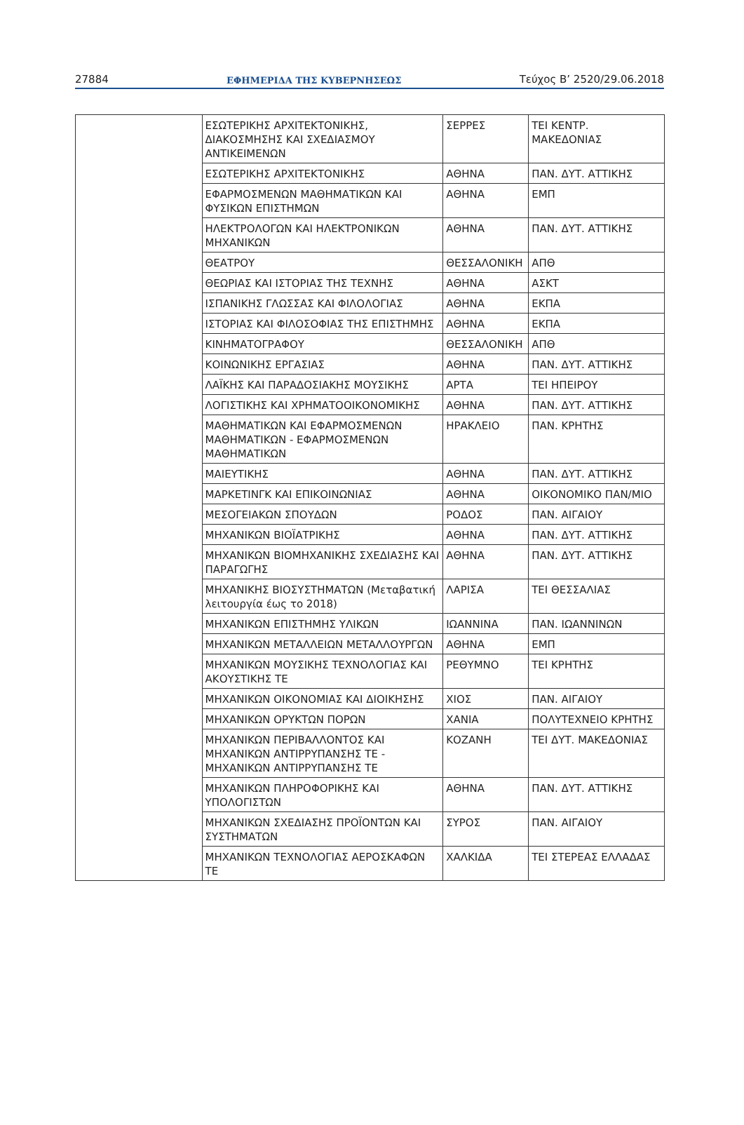27884 ΕΦΗΜΕΡΙΔΑ ΤΗΣ ΚΥΒΕΡΝΗΣΕΩΣ Τεύχος Β’ 2520/29.06.2018
| | ΕΣΩΤΕΡΙΚΗΣ ΑΡΧΙΤΕΚΤΟΝΙΚΗΣ, ΔΙΑΚΟΣΜΗΣΗΣ ΚΑΙ ΣΧΕΔΙΑΣΜΟΥ ΑΝΤΙΚΕΙΜΕΝΩΝ | ΣΕΡΡΕΣ | ΤΕΙ ΚΕΝΤΡ. ΜΑΚΕΔΟΝΙΑΣ |
| | ΕΣΩΤΕΡΙΚΗΣ ΑΡΧΙΤΕΚΤΟΝΙΚΗΣ | ΑΘΗΝΑ | ΠΑΝ. ΔΥΤ. ΑΤΤΙΚΗΣ |
| | ΕΦΑΡΜΟΣΜΕΝΩΝ ΜΑΘΗΜΑΤΙΚΩΝ ΚΑΙ ΦΥΣΙΚΩΝ ΕΠΙΣΤΗΜΩΝ | ΑΘΗΝΑ | ΕΜΠ |
| | ΗΛΕΚΤΡΟΛΟΓΩΝ ΚΑΙ ΗΛΕΚΤΡΟΝΙΚΩΝ ΜΗΧΑΝΙΚΩΝ | ΑΘΗΝΑ | ΠΑΝ. ΔΥΤ. ΑΤΤΙΚΗΣ |
| | ΘΕΑΤΡΟΥ | ΘΕΣΣΑΛΟΝΙΚΗ | ΑΠΘ |
| | ΘΕΩΡΙΑΣ ΚΑΙ ΙΣΤΟΡΙΑΣ ΤΗΣ ΤΕΧΝΗΣ | ΑΘΗΝΑ | ΑΣΚΤ |
| | ΙΣΠΑΝΙΚΗΣ ΓΛΩΣΣΑΣ ΚΑΙ ΦΙΛΟΛΟΓΙΑΣ | ΑΘΗΝΑ | ΕΚΠΑ |
| | ΙΣΤΟΡΙΑΣ ΚΑΙ ΦΙΛΟΣΟΦΙΑΣ ΤΗΣ ΕΠΙΣΤΗΜΗΣ | ΑΘΗΝΑ | ΕΚΠΑ |
| | ΚΙΝΗΜΑΤΟΓΡΑΦΟΥ | ΘΕΣΣΑΛΟΝΙΚΗ | ΑΠΘ |
| | ΚΟΙΝΩΝΙΚΗΣ ΕΡΓΑΣΙΑΣ | ΑΘΗΝΑ | ΠΑΝ. ΔΥΤ. ΑΤΤΙΚΗΣ |
| | ΛΑΪΚΗΣ ΚΑΙ ΠΑΡΑΔΟΣΙΑΚΗΣ ΜΟΥΣΙΚΗΣ | ΑΡΤΑ | ΤΕΙ ΗΠΕΙΡΟΥ |
| | ΛΟΓΙΣΤΙΚΗΣ ΚΑΙ ΧΡΗΜΑΤΟΟΙΚΟΝΟΜΙΚΗΣ | ΑΘΗΝΑ | ΠΑΝ. ΔΥΤ. ΑΤΤΙΚΗΣ |
| | ΜΑΘΗΜΑΤΙΚΩΝ ΚΑΙ ΕΦΑΡΜΟΣΜΕΝΩΝ ΜΑΘΗΜΑΤΙΚΩΝ - ΕΦΑΡΜΟΣΜΕΝΩΝ ΜΑΘΗΜΑΤΙΚΩΝ | ΗΡΑΚΛΕΙΟ | ΠΑΝ. ΚΡΗΤΗΣ |
| | ΜΑΙΕΥΤΙΚΗΣ | ΑΘΗΝΑ | ΠΑΝ. ΔΥΤ. ΑΤΤΙΚΗΣ |
| | ΜΑΡΚΕΤΙΝΓΚ ΚΑΙ ΕΠΙΚΟΙΝΩΝΙΑΣ | ΑΘΗΝΑ | ΟΙΚΟΝΟΜΙΚΟ ΠΑΝ/ΜΙΟ |
| | ΜΕΣΟΓΕΙΑΚΩΝ ΣΠΟΥΔΩΝ | ΡΟΔΟΣ | ΠΑΝ. ΑΙΓΑΙΟΥ |
| | ΜΗΧΑΝΙΚΩΝ ΒΙΟΪΑΤΡΙΚΗΣ | ΑΘΗΝΑ | ΠΑΝ. ΔΥΤ. ΑΤΤΙΚΗΣ |
| | ΜΗΧΑΝΙΚΩΝ ΒΙΟΜΗΧΑΝΙΚΗΣ ΣΧΕΔΙΑΣΗΣ ΚΑΙ ΠΑΡΑΓΩΓΗΣ | ΑΘΗΝΑ | ΠΑΝ. ΔΥΤ. ΑΤΤΙΚΗΣ |
| | ΜΗΧΑΝΙΚΗΣ ΒΙΟΣΥΣΤΗΜΑΤΩΝ (Μεταβατική λειτουργία έως το 2018) | ΛΑΡΙΣΑ | ΤΕΙ ΘΕΣΣΑΛΙΑΣ |
| | ΜΗΧΑΝΙΚΩΝ ΕΠΙΣΤΗΜΗΣ ΥΛΙΚΩΝ | ΙΩΑΝΝΙΝΑ | ΠΑΝ. ΙΩΑΝΝΙΝΩΝ |
| | ΜΗΧΑΝΙΚΩΝ ΜΕΤΑΛΛΕΙΩΝ ΜΕΤΑΛΛΟΥΡΓΩΝ | ΑΘΗΝΑ | ΕΜΠ |
| | ΜΗΧΑΝΙΚΩΝ ΜΟΥΣΙΚΗΣ ΤΕΧΝΟΛΟΓΙΑΣ ΚΑΙ ΑΚΟΥΣΤΙΚΗΣ ΤΕ | ΡΕΘΥΜΝΟ | ΤΕΙ ΚΡΗΤΗΣ |
| | ΜΗΧΑΝΙΚΩΝ ΟΙΚΟΝΟΜΙΑΣ ΚΑΙ ΔΙΟΙΚΗΣΗΣ | ΧΙΟΣ | ΠΑΝ. ΑΙΓΑΙΟΥ |
| | ΜΗΧΑΝΙΚΩΝ ΟΡΥΚΤΩΝ ΠΟΡΩΝ | ΧΑΝΙΑ | ΠΟΛΥΤΕΧΝΕΙΟ ΚΡΗΤΗΣ |
| | ΜΗΧΑΝΙΚΩΝ ΠΕΡΙΒΑΛΛΟΝΤΟΣ ΚΑΙ ΜΗΧΑΝΙΚΩΝ ΑΝΤΙΡΡΥΠΑΝΣΗΣ ΤΕ - ΜΗΧΑΝΙΚΩΝ ΑΝΤΙΡΡΥΠΑΝΣΗΣ ΤΕ | ΚΟΖΑΝΗ | ΤΕΙ ΔΥΤ. ΜΑΚΕΔΟΝΙΑΣ |
| | ΜΗΧΑΝΙΚΩΝ ΠΛΗΡΟΦΟΡΙΚΗΣ ΚΑΙ ΥΠΟΛΟΓΙΣΤΩΝ | ΑΘΗΝΑ | ΠΑΝ. ΔΥΤ. ΑΤΤΙΚΗΣ |
| | ΜΗΧΑΝΙΚΩΝ ΣΧΕΔΙΑΣΗΣ ΠΡΟΪΟΝΤΩΝ ΚΑΙ ΣΥΣΤΗΜΑΤΩΝ | ΣΥΡΟΣ | ΠΑΝ. ΑΙΓΑΙΟΥ |
| | ΜΗΧΑΝΙΚΩΝ ΤΕΧΝΟΛΟΓΙΑΣ ΑΕΡΟΣΚΑΦΩΝ ΤΕ | ΧΑΛΚΙΔΑ | ΤΕΙ ΣΤΕΡΕΑΣ ΕΛΛΑΔΑΣ |